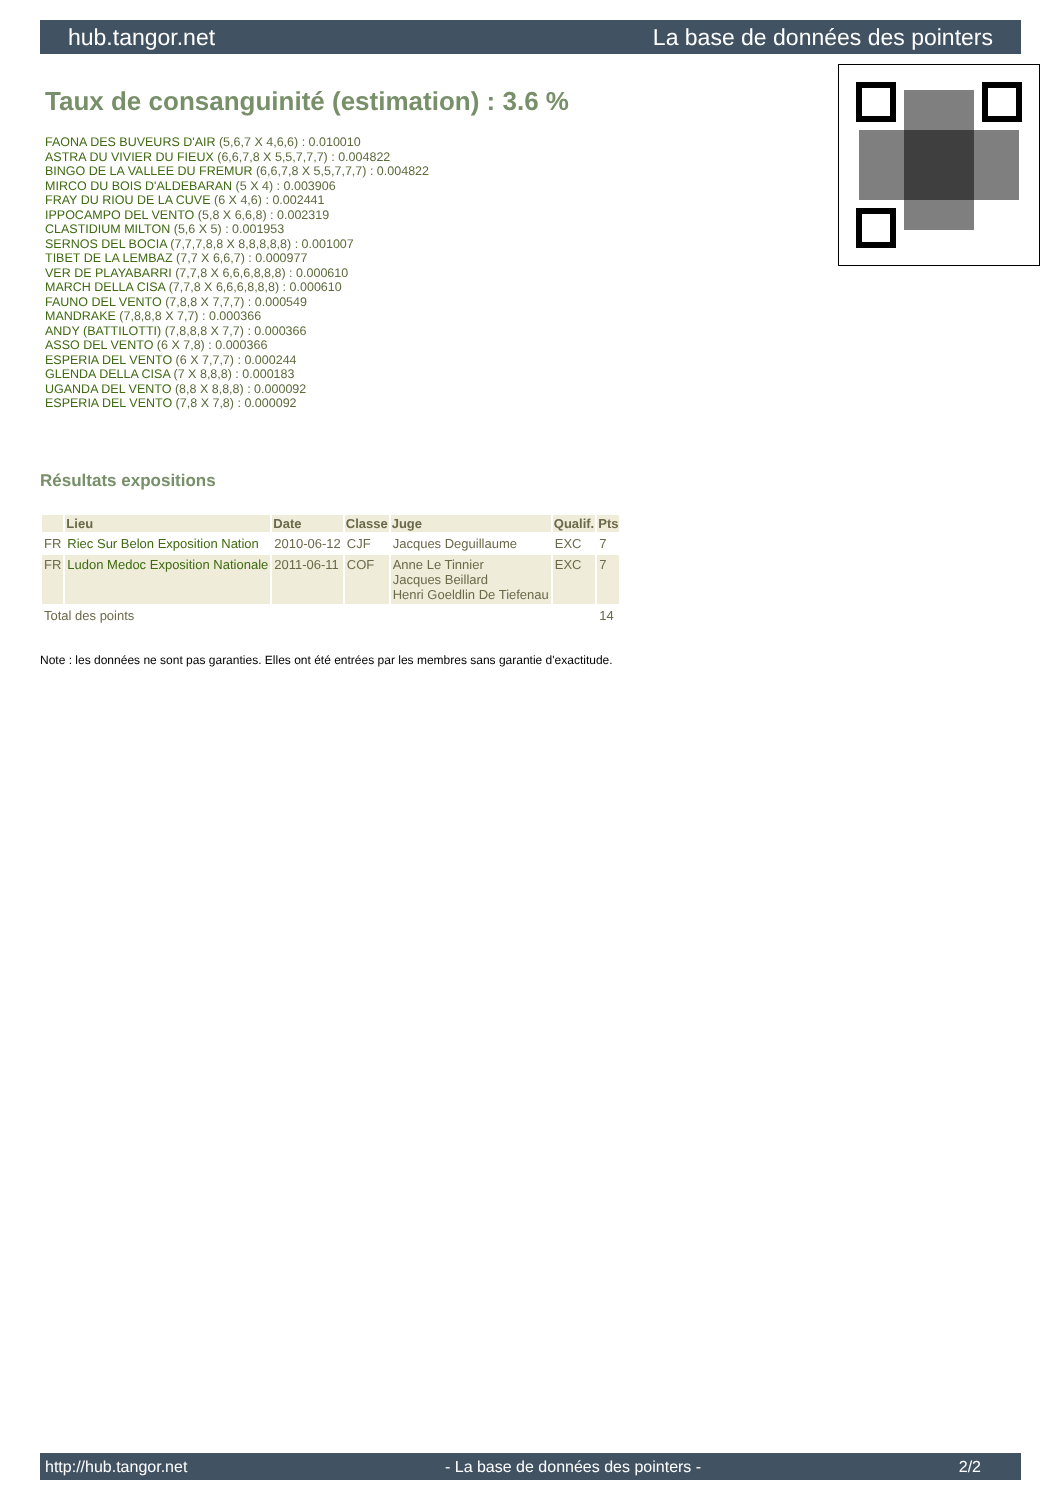hub.tangor.net La base de données des pointers
Taux de consanguinité (estimation) : 3.6 %
FAONA DES BUVEURS D'AIR (5,6,7 X 4,6,6) : 0.010010
ASTRA DU VIVIER DU FIEUX (6,6,7,8 X 5,5,7,7,7) : 0.004822
BINGO DE LA VALLEE DU FREMUR (6,6,7,8 X 5,5,7,7,7) : 0.004822
MIRCO DU BOIS D'ALDEBARAN (5 X 4) : 0.003906
FRAY DU RIOU DE LA CUVE (6 X 4,6) : 0.002441
IPPOCAMPO DEL VENTO (5,8 X 6,6,8) : 0.002319
CLASTIDIUM MILTON (5,6 X 5) : 0.001953
SERNOS DEL BOCIA (7,7,7,8,8 X 8,8,8,8,8) : 0.001007
TIBET DE LA LEMBAZ (7,7 X 6,6,7) : 0.000977
VER DE PLAYABARRI (7,7,8 X 6,6,6,8,8,8) : 0.000610
MARCH DELLA CISA (7,7,8 X 6,6,6,8,8,8) : 0.000610
FAUNO DEL VENTO (7,8,8 X 7,7,7) : 0.000549
MANDRAKE (7,8,8,8 X 7,7) : 0.000366
ANDY (BATTILOTTI) (7,8,8,8 X 7,7) : 0.000366
ASSO DEL VENTO (6 X 7,8) : 0.000366
ESPERIA DEL VENTO (6 X 7,7,7) : 0.000244
GLENDA DELLA CISA (7 X 8,8,8) : 0.000183
UGANDA DEL VENTO (8,8 X 8,8,8) : 0.000092
ESPERIA DEL VENTO (7,8 X 7,8) : 0.000092
Résultats expositions
| | Lieu | Date | Classe | Juge | Qualif. | Pts |
| --- | --- | --- | --- | --- | --- | --- |
| FR | Riec Sur Belon Exposition Nation | 2010-06-12 | CJF | Jacques Deguillaume | EXC | 7 |
| FR | Ludon Medoc Exposition Nationale | 2011-06-11 | COF | Anne Le Tinnier Jacques Beillard Henri Goeldlin De Tiefenau | EXC | 7 |
| Total des points | | | | | | 14 |
Note : les données ne sont pas garanties. Elles ont été entrées par les membres sans garantie d'exactitude.
http://hub.tangor.net - La base de données des pointers - 2/2